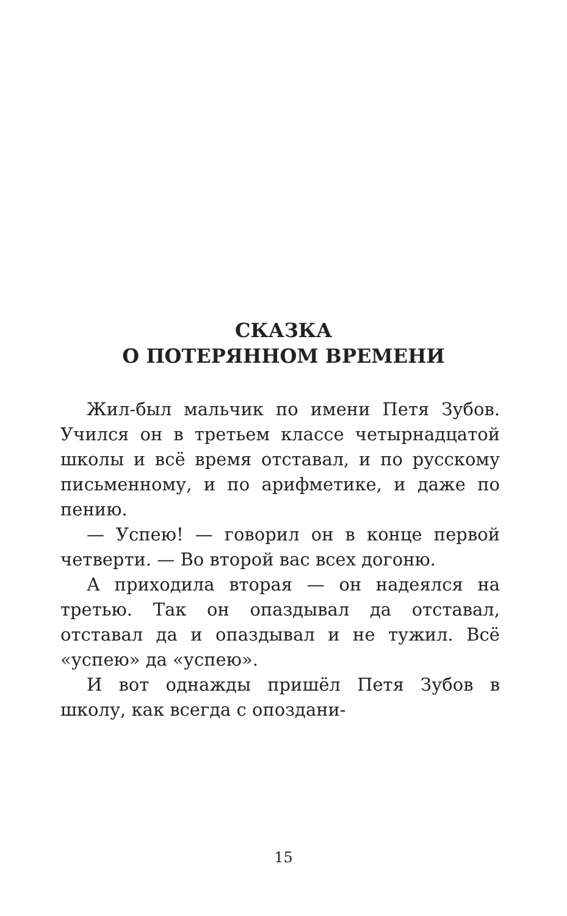СКАЗКА
О ПОТЕРЯННОМ ВРЕМЕНИ
Жил-был мальчик по имени Петя Зубов. Учился он в третьем классе четырнадцатой школы и всё время отставал, и по русскому письменному, и по арифметике, и даже по пению.
— Успею! — говорил он в конце первой четверти. — Во второй вас всех догоню.
А приходила вторая — он надеялся на третью. Так он опаздывал да отставал, отставал да и опаздывал и не тужил. Всё «успею» да «успею».
И вот однажды пришёл Петя Зубов в школу, как всегда с опоздани-
15